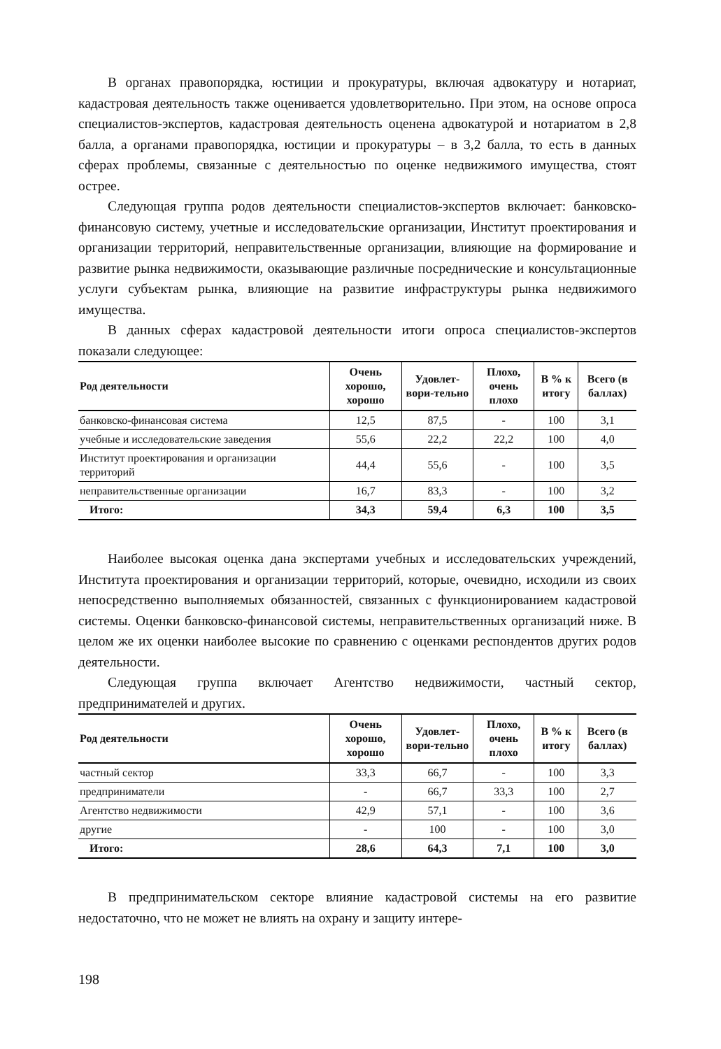В органах правопорядка, юстиции и прокуратуры, включая адвокатуру и нотариат, кадастровая деятельность также оценивается удовлетворительно. При этом, на основе опроса специалистов-экспертов, кадастровая деятельность оценена адвокатурой и нотариатом в 2,8 балла, а органами правопорядка, юстиции и прокуратуры – в 3,2 балла, то есть в данных сферах проблемы, связанные с деятельностью по оценке недвижимого имущества, стоят острее.
Следующая группа родов деятельности специалистов-экспертов включает: банковско-финансовую систему, учетные и исследовательские организации, Институт проектирования и организации территорий, неправительственные организации, влияющие на формирование и развитие рынка недвижимости, оказывающие различные посреднические и консультационные услуги субъектам рынка, влияющие на развитие инфраструктуры рынка недвижимого имущества.
В данных сферах кадастровой деятельности итоги опроса специалистов-экспертов показали следующее:
| Род деятельности | Очень хорошо, хорошо | Удовлет-вори-тельно | Плохо, очень плохо | В % к итогу | Всего (в баллах) |
| --- | --- | --- | --- | --- | --- |
| банковско-финансовая система | 12,5 | 87,5 | - | 100 | 3,1 |
| учебные и исследовательские заведения | 55,6 | 22,2 | 22,2 | 100 | 4,0 |
| Институт проектирования и организации территорий | 44,4 | 55,6 | - | 100 | 3,5 |
| неправительственные организации | 16,7 | 83,3 | - | 100 | 3,2 |
| Итого: | 34,3 | 59,4 | 6,3 | 100 | 3,5 |
Наиболее высокая оценка дана экспертами учебных и исследовательских учреждений, Института проектирования и организации территорий, которые, очевидно, исходили из своих непосредственно выполняемых обязанностей, связанных с функционированием кадастровой системы. Оценки банковско-финансовой системы, неправительственных организаций ниже. В целом же их оценки наиболее высокие по сравнению с оценками респондентов других родов деятельности.
Следующая группа включает Агентство недвижимости, частный сектор, предпринимателей и других.
| Род деятельности | Очень хорошо, хорошо | Удовлет-вори-тельно | Плохо, очень плохо | В % к итогу | Всего (в баллах) |
| --- | --- | --- | --- | --- | --- |
| частный сектор | 33,3 | 66,7 | - | 100 | 3,3 |
| предприниматели | - | 66,7 | 33,3 | 100 | 2,7 |
| Агентство недвижимости | 42,9 | 57,1 | - | 100 | 3,6 |
| другие | - | 100 | - | 100 | 3,0 |
| Итого: | 28,6 | 64,3 | 7,1 | 100 | 3,0 |
В предпринимательском секторе влияние кадастровой системы на его развитие недостаточно, что не может не влиять на охрану и защиту интере-
198